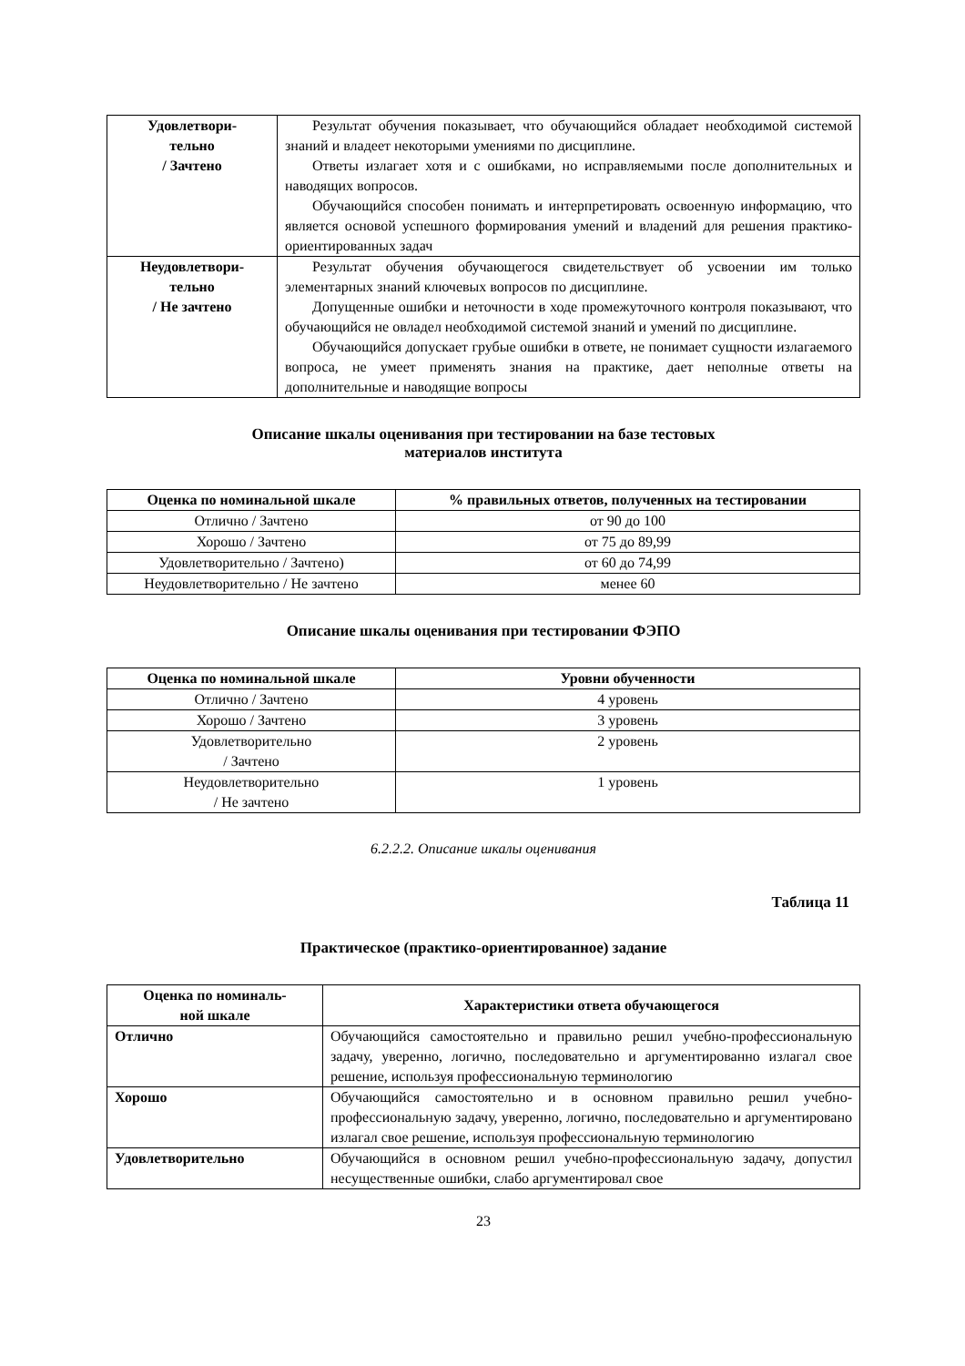| Удовлетвори- тельно / Зачтено | Результат обучения показывает, что обучающийся обладает необходимой системой знаний и владеет некоторыми умениями по дисциплине. Ответы излагает хотя и с ошибками, но исправляемыми после дополнительных и наводящих вопросов. Обучающийся способен понимать и интерпретировать освоенную информацию, что является основой успешного формирования умений и владений для решения практико-ориентированных задач |
| Неудовлетвори- тельно / Не зачтено | Результат обучения обучающегося свидетельствует об усвоении им только элементарных знаний ключевых вопросов по дисциплине. Допущенные ошибки и неточности в ходе промежуточного контроля показывают, что обучающийся не овладел необходимой системой знаний и умений по дисциплине. Обучающийся допускает грубые ошибки в ответе, не понимает сущности излагаемого вопроса, не умеет применять знания на практике, дает неполные ответы на дополнительные и наводящие вопросы |
Описание шкалы оценивания при тестировании на базе тестовых
материалов института
| Оценка по номинальной шкале | % правильных ответов, полученных на тестировании |
| --- | --- |
| Отлично / Зачтено | от 90 до 100 |
| Хорошо / Зачтено | от 75 до 89,99 |
| Удовлетворительно / Зачтено) | от 60 до 74,99 |
| Неудовлетворительно / Не зачтено | менее 60 |
Описание шкалы оценивания при тестировании ФЭПО
| Оценка по номинальной шкале | Уровни обученности |
| --- | --- |
| Отлично / Зачтено | 4 уровень |
| Хорошо / Зачтено | 3 уровень |
| Удовлетворительно / Зачтено | 2 уровень |
| Неудовлетворительно / Не зачтено | 1 уровень |
6.2.2.2. Описание шкалы оценивания
Таблица 11
Практическое (практико-ориентированное) задание
| Оценка по номиналь- ной шкале | Характеристики ответа обучающегося |
| --- | --- |
| Отлично | Обучающийся самостоятельно и правильно решил учебно-профессиональную задачу, уверенно, логично, последовательно и аргументированно излагал свое решение, используя профессиональную терминологию |
| Хорошо | Обучающийся самостоятельно и в основном правильно решил учебно-профессиональную задачу, уверенно, логично, последовательно и аргументировано излагал свое решение, используя профессиональную терминологию |
| Удовлетворительно | Обучающийся в основном решил учебно-профессиональную задачу, допустил несущественные ошибки, слабо аргументировал свое |
23